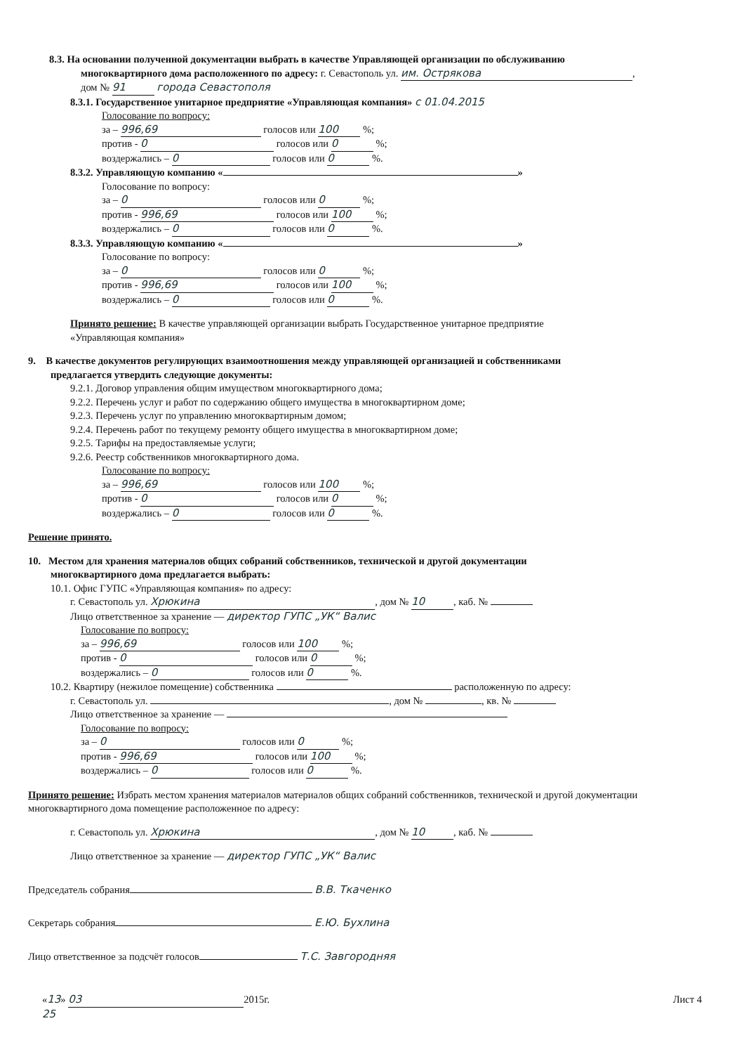8.3. На основании полученной документации выбрать в качестве Управляющей организации по обслуживанию
многоквартирного дома расположенного по адресу: г. Севастополь ул. им. Острякова,
дом № 91 города Севастополя
8.3.1. Государственное унитарное предприятие «Управляющая компания» с 01.04.2015
Голосование по вопросу:
за – 996,69 голосов или 100 %;
против - 0 голосов или 0 %;
воздержались – 0 голосов или 0 %.
8.3.2. Управляющую компанию « »
Голосование по вопросу:
за – 0 голосов или 0 %;
против - 996,69 голосов или 100 %;
воздержались – 0 голосов или 0 %.
8.3.3. Управляющую компанию « »
Голосование по вопросу:
за – 0 голосов или 0 %;
против - 996,69 голосов или 100 %;
воздержались – 0 голосов или 0 %.
Принято решение: В качестве управляющей организации выбрать Государственное унитарное предприятие
«Управляющая компания»
9. В качестве документов регулирующих взаимоотношения между управляющей организацией и собственниками
предлагается утвердить следующие документы:
9.2.1. Договор управления общим имуществом многоквартирного дома;
9.2.2. Перечень услуг и работ по содержанию общего имущества в многоквартирном доме;
9.2.3. Перечень услуг по управлению многоквартирным домом;
9.2.4. Перечень работ по текущему ремонту общего имущества в многоквартирном доме;
9.2.5. Тарифы на предоставляемые услуги;
9.2.6. Реестр собственников многоквартирного дома.
Голосование по вопросу:
за – 996,69 голосов или 100 %;
против - 0 голосов или 0 %;
воздержались – 0 голосов или 0 %.
Решение принято.
10. Местом для хранения материалов общих собраний собственников, технической и другой документации
многоквартирного дома предлагается выбрать:
10.1. Офис ГУПС «Управляющая компания» по адресу:
г. Севастополь ул. Хрюкина, дом № 10, каб. №
Лицо ответственное за хранение — директор ГУПС „УК“ Валис
Голосование по вопросу:
за – 996,69 голосов или 100 %;
против - 0 голосов или 0 %;
воздержались – 0 голосов или 0 %.
10.2. Квартиру (нежилое помещение) собственника расположенную по адресу:
г. Севастополь ул. , дом № , кв. №
Лицо ответственное за хранение —
Голосование по вопросу:
за – 0 голосов или 0 %;
против - 996,69 голосов или 100 %;
воздержались – 0 голосов или 0 %.
Принято решение: Избрать местом хранения материалов материалов общих собраний собственников, технической и другой документации многоквартирного дома помещение расположенное по адресу:
г. Севастополь ул. Хрюкина, дом № 10, каб. №
Лицо ответственное за хранение — директор ГУПС „УК“ Валис
Председатель собрания В.В. Ткаченко
Секретарь собрания Е.Ю. Бухлина
Лицо ответственное за подсчёт голосов Т.С. Завгородняя
«13» 03 2015г. Лист 4
25